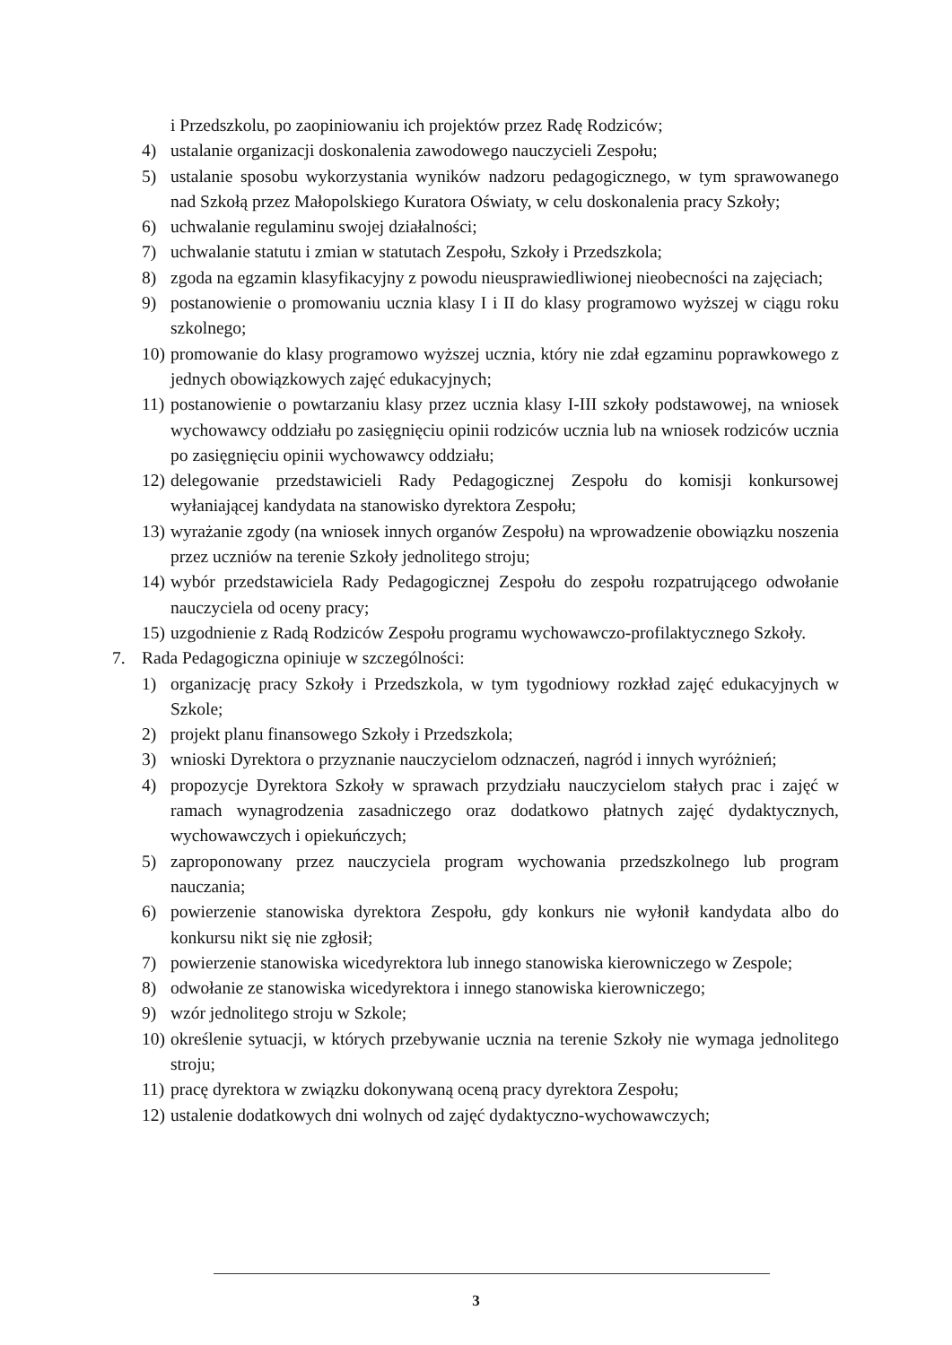i Przedszkolu, po zaopiniowaniu ich projektów przez Radę Rodziców;
4) ustalanie organizacji doskonalenia zawodowego nauczycieli Zespołu;
5) ustalanie sposobu wykorzystania wyników nadzoru pedagogicznego, w tym sprawowanego nad Szkołą przez Małopolskiego Kuratora Oświaty, w celu doskonalenia pracy Szkoły;
6) uchwalanie regulaminu swojej działalności;
7) uchwalanie statutu i zmian w statutach Zespołu, Szkoły i Przedszkola;
8) zgoda na egzamin klasyfikacyjny z powodu nieusprawiedliwionej nieobecności na zajęciach;
9) postanowienie o promowaniu ucznia klasy I i II do klasy programowo wyższej w ciągu roku szkolnego;
10) promowanie do klasy programowo wyższej ucznia, który nie zdał egzaminu poprawkowego z jednych obowiązkowych zajęć edukacyjnych;
11) postanowienie o powtarzaniu klasy przez ucznia klasy I-III szkoły podstawowej, na wniosek wychowawcy oddziału po zasięgnięciu opinii rodziców ucznia lub na wniosek rodziców ucznia po zasięgnięciu opinii wychowawcy oddziału;
12) delegowanie przedstawicieli Rady Pedagogicznej Zespołu do komisji konkursowej wyłaniającej kandydata na stanowisko dyrektora Zespołu;
13) wyrażanie zgody (na wniosek innych organów Zespołu) na wprowadzenie obowiązku noszenia przez uczniów na terenie Szkoły jednolitego stroju;
14) wybór przedstawiciela Rady Pedagogicznej Zespołu do zespołu rozpatrującego odwołanie nauczyciela od oceny pracy;
15) uzgodnienie z Radą Rodziców Zespołu programu wychowawczo-profilaktycznego Szkoły.
7. Rada Pedagogiczna opiniuje w szczególności:
1) organizację pracy Szkoły i Przedszkola, w tym tygodniowy rozkład zajęć edukacyjnych w Szkole;
2) projekt planu finansowego Szkoły i Przedszkola;
3) wnioski Dyrektora o przyznanie nauczycielom odznaczeń, nagród i innych wyróżnień;
4) propozycje Dyrektora Szkoły w sprawach przydziału nauczycielom stałych prac i zajęć w ramach wynagrodzenia zasadniczego oraz dodatkowo płatnych zajęć dydaktycznych, wychowawczych i opiekuńczych;
5) zaproponowany przez nauczyciela program wychowania przedszkolnego lub program nauczania;
6) powierzenie stanowiska dyrektora Zespołu, gdy konkurs nie wyłonił kandydata albo do konkursu nikt się nie zgłosił;
7) powierzenie stanowiska wicedyrektora lub innego stanowiska kierowniczego w Zespole;
8) odwołanie ze stanowiska wicedyrektora i innego stanowiska kierowniczego;
9) wzór jednolitego stroju w Szkole;
10) określenie sytuacji, w których przebywanie ucznia na terenie Szkoły nie wymaga jednolitego stroju;
11) pracę dyrektora w związku dokonywaną oceną pracy dyrektora Zespołu;
12) ustalenie dodatkowych dni wolnych od zajęć dydaktyczno-wychowawczych;
3